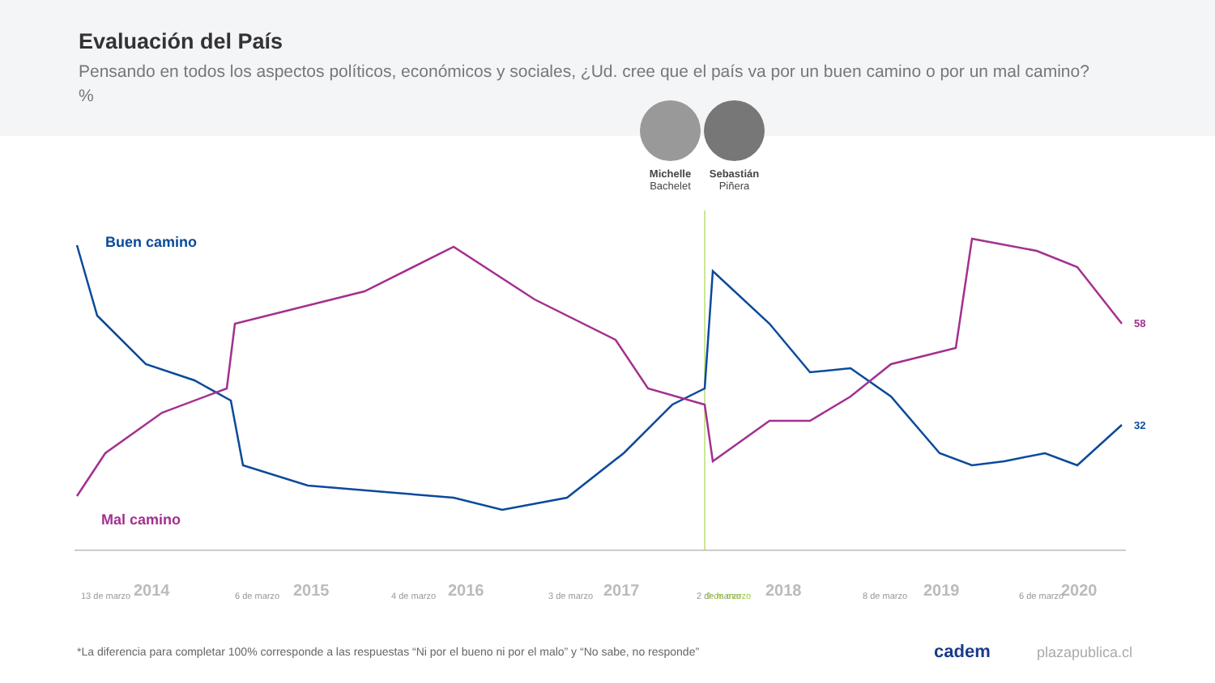Evaluación del País
Pensando en todos los aspectos políticos, económicos y sociales, ¿Ud. cree que el país va por un buen camino o por un mal camino? %
Michelle
Bachelet
Sebastián
Piñera
Buen camino
Mal camino
58
32
2014
2015
2016
2017
2018
2019
2020
13 de marzo
6 de marzo
4 de marzo
3 de marzo
2 de marzo
9 de marzo
8 de marzo
6 de marzo
*La diferencia para completar 100% corresponde a las respuestas “Ni por el bueno ni por el malo” y “No sabe, no responde”
cadem plazapublica.cl